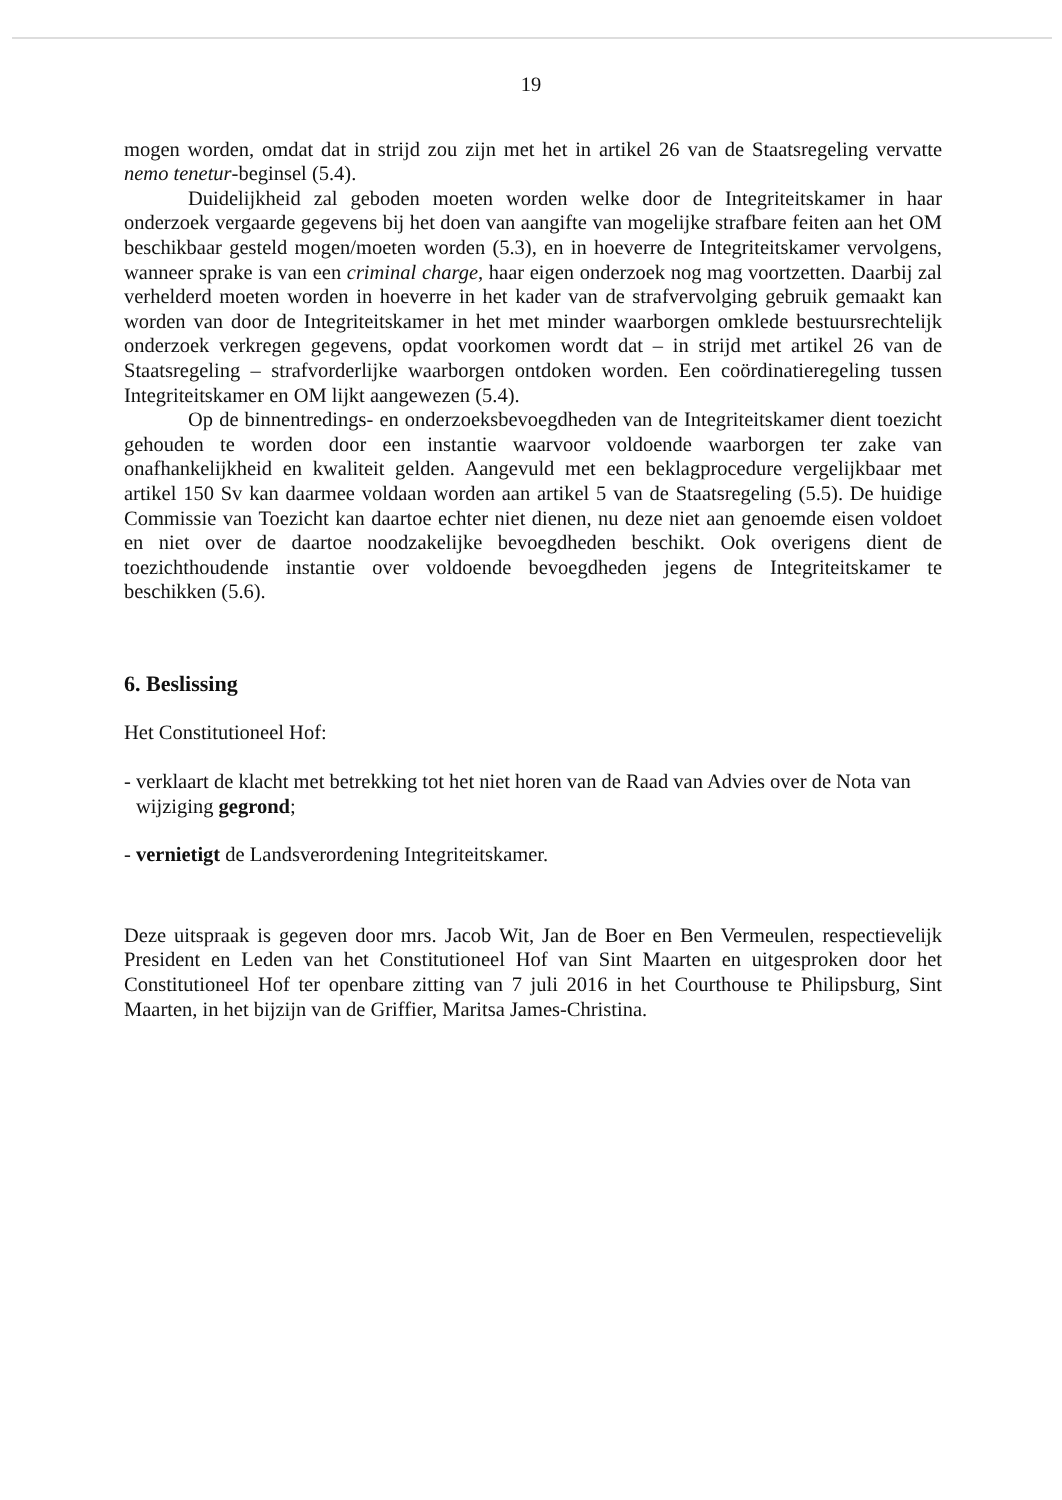19
mogen worden, omdat dat in strijd zou zijn met het in artikel 26 van de Staatsregeling vervatte nemo tenetur-beginsel (5.4).
Duidelijkheid zal geboden moeten worden welke door de Integriteitskamer in haar onderzoek vergaarde gegevens bij het doen van aangifte van mogelijke strafbare feiten aan het OM beschikbaar gesteld mogen/moeten worden (5.3), en in hoeverre de Integriteitskamer vervolgens, wanneer sprake is van een criminal charge, haar eigen onderzoek nog mag voortzetten. Daarbij zal verhelderd moeten worden in hoeverre in het kader van de strafvervolging gebruik gemaakt kan worden van door de Integriteitskamer in het met minder waarborgen omklede bestuursrechtelijk onderzoek verkregen gegevens, opdat voorkomen wordt dat – in strijd met artikel 26 van de Staatsregeling – strafvorderlijke waarborgen ontdoken worden. Een coördinatieregeling tussen Integriteitskamer en OM lijkt aangewezen (5.4).
Op de binnentredings- en onderzoeksbevoegdheden van de Integriteitskamer dient toezicht gehouden te worden door een instantie waarvoor voldoende waarborgen ter zake van onafhankelijkheid en kwaliteit gelden. Aangevuld met een beklagprocedure vergelijkbaar met artikel 150 Sv kan daarmee voldaan worden aan artikel 5 van de Staatsregeling (5.5). De huidige Commissie van Toezicht kan daartoe echter niet dienen, nu deze niet aan genoemde eisen voldoet en niet over de daartoe noodzakelijke bevoegdheden beschikt. Ook overigens dient de toezichthoudende instantie over voldoende bevoegdheden jegens de Integriteitskamer te beschikken (5.6).
6. Beslissing
Het Constitutioneel Hof:
- verklaart de klacht met betrekking tot het niet horen van de Raad van Advies over de Nota van wijziging gegrond;
- vernietigt de Landsverordening Integriteitskamer.
Deze uitspraak is gegeven door mrs. Jacob Wit, Jan de Boer en Ben Vermeulen, respectievelijk President en Leden van het Constitutioneel Hof van Sint Maarten en uitgesproken door het Constitutioneel Hof ter openbare zitting van 7 juli 2016 in het Courthouse te Philipsburg, Sint Maarten, in het bijzijn van de Griffier, Maritsa James-Christina.